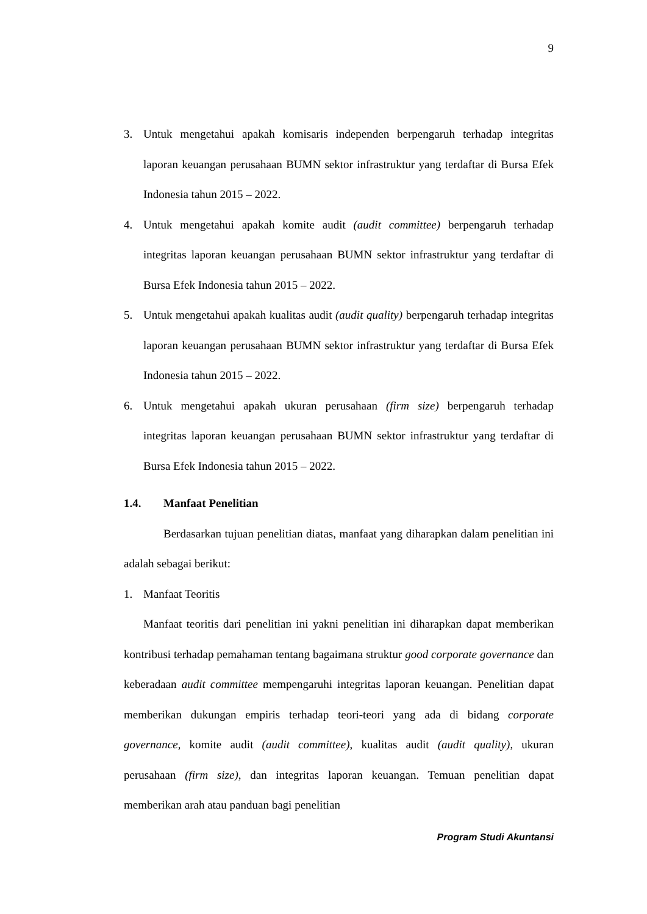9
3. Untuk mengetahui apakah komisaris independen berpengaruh terhadap integritas laporan keuangan perusahaan BUMN sektor infrastruktur yang terdaftar di Bursa Efek Indonesia tahun 2015 – 2022.
4. Untuk mengetahui apakah komite audit (audit committee) berpengaruh terhadap integritas laporan keuangan perusahaan BUMN sektor infrastruktur yang terdaftar di Bursa Efek Indonesia tahun 2015 – 2022.
5. Untuk mengetahui apakah kualitas audit (audit quality) berpengaruh terhadap integritas laporan keuangan perusahaan BUMN sektor infrastruktur yang terdaftar di Bursa Efek Indonesia tahun 2015 – 2022.
6. Untuk mengetahui apakah ukuran perusahaan (firm size) berpengaruh terhadap integritas laporan keuangan perusahaan BUMN sektor infrastruktur yang terdaftar di Bursa Efek Indonesia tahun 2015 – 2022.
1.4. Manfaat Penelitian
Berdasarkan tujuan penelitian diatas, manfaat yang diharapkan dalam penelitian ini adalah sebagai berikut:
1. Manfaat Teoritis
Manfaat teoritis dari penelitian ini yakni penelitian ini diharapkan dapat memberikan kontribusi terhadap pemahaman tentang bagaimana struktur good corporate governance dan keberadaan audit committee mempengaruhi integritas laporan keuangan. Penelitian dapat memberikan dukungan empiris terhadap teori-teori yang ada di bidang corporate governance, komite audit (audit committee), kualitas audit (audit quality), ukuran perusahaan (firm size), dan integritas laporan keuangan. Temuan penelitian dapat memberikan arah atau panduan bagi penelitian
Program Studi Akuntansi